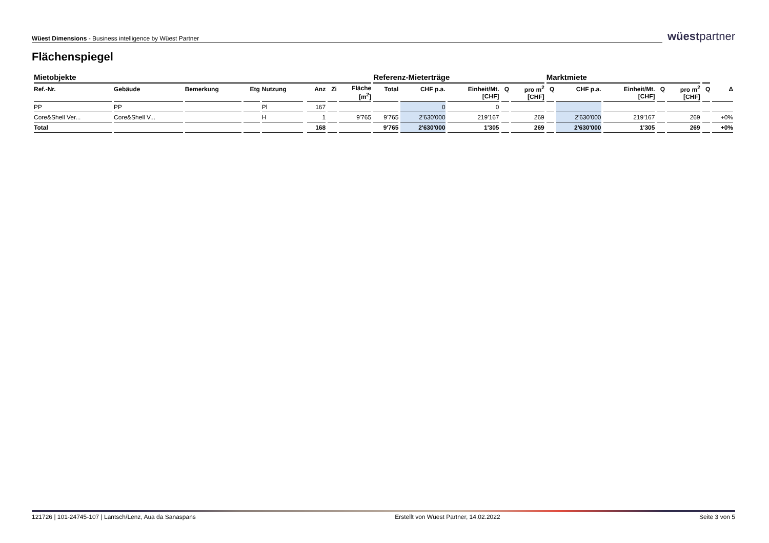Wüest Dimensions - Business intelligence by Wüest Partner
wüestpartner
Flächenspiegel
| Mietobjekte | | | | | | | | | Referenz-Mieterträge | | | | | Marktmiete | | | | | | |
| --- | --- | --- | --- | --- | --- | --- | --- | --- | --- | --- | --- | --- | --- | --- | --- | --- | --- | --- | --- | --- |
| Ref.-Nr. | Gebäude | Bemerkung | Etg | Nutzung | | Anz | Zi | Fläche [m<sup>2</sup>] | Total | CHF p.a. | Einheit/Mt. [CHF] | Q | pro m<sup>2</sup> [CHF] | Q | CHF p.a. | Einheit/Mt. [CHF] | Q | pro m<sup>2</sup> [CHF] | Q | Δ |
| PP | PP | | | Pl | | 167 | | | | 0 | 0 | | | | | | | | | |
| Core&Shell Ver... | Core&Shell V... | | | H | | 1 | | 9'765 | 9'765 | 2'630'000 | 219'167 | | 269 | | 2'630'000 | 219'167 | | 269 | | +0% |
| Total | | | | | | 168 | | | 9'765 | 2'630'000 | 1'305 | | 269 | | 2'630'000 | 1'305 | | 269 | | +0% |
121726 | 101-24745-107 | Lantsch/Lenz, Aua da Sanaspans Erstellt von Wüest Partner, 14.02.2022 Seite 3 von 5